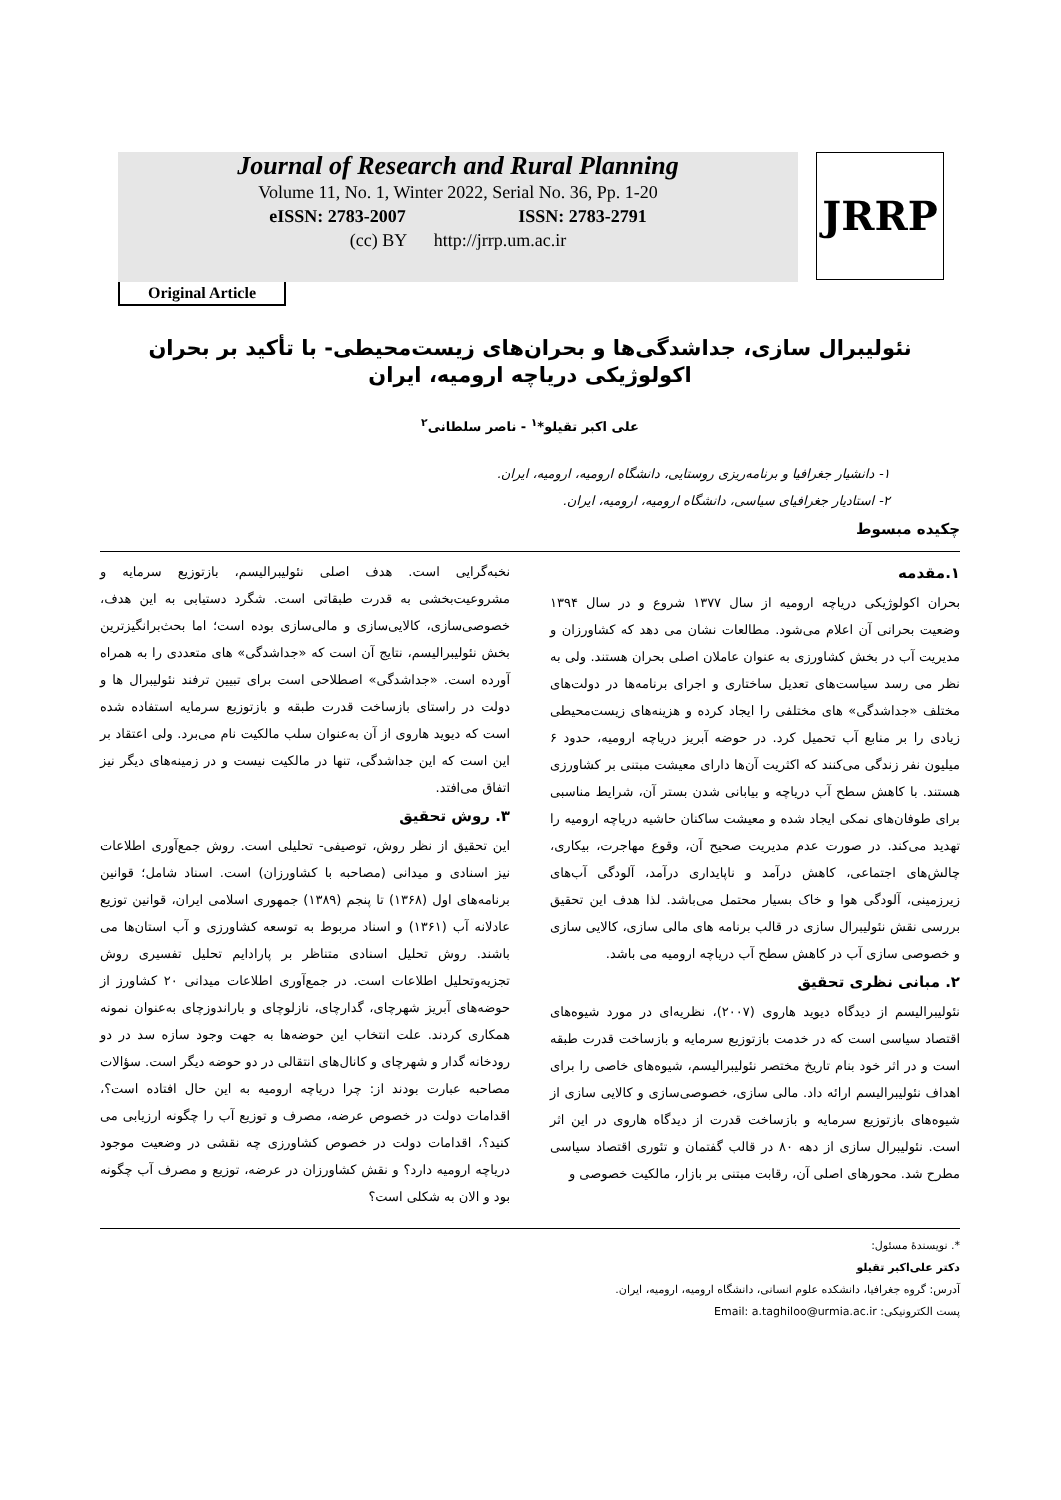Journal of Research and Rural Planning
Volume 11, No. 1, Winter 2022, Serial No. 36, Pp. 1-20
eISSN: 2783-2007 ISSN: 2783-2791
(cc) BY http://jrrp.um.ac.ir
JRRP
Original Article
نئولیبرال سازی، جداشدگی‌ها و بحران‌های زیست‌محیطی- با تأکید بر بحران اکولوژیکی دریاچه ارومیه، ایران
علی اکبر تقیلو*<sup>۱</sup> - ناصر سلطانی<sup>۲</sup>
۱- دانشیار جغرافیا و برنامه‌ریزی روستایی، دانشگاه ارومیه، ارومیه، ایران.
۲- استادیار جغرافیای سیاسی، دانشگاه ارومیه، ارومیه، ایران.
چکیده مبسوط
۱.مقدمه
بحران اکولوژیکی دریاچه ارومیه از سال ۱۳۷۷ شروع و در سال ۱۳۹۴ وضعیت بحرانی آن اعلام می‌شود. مطالعات نشان می دهد که کشاورزان و مدیریت آب در بخش کشاورزی به عنوان عاملان اصلی بحران هستند. ولی به نظر می رسد سیاست‌های تعدیل ساختاری و اجرای برنامه‌ها در دولت‌های مختلف «جداشدگی» های مختلفی را ایجاد کرده و هزینه‌های زیست‌محیطی زیادی را بر منابع آب تحمیل کرد. در حوضه آبریز دریاچه ارومیه، حدود ۶ میلیون نفر زندگی می‌کنند که اکثریت آن‌ها دارای معیشت مبتنی بر کشاورزی هستند. با کاهش سطح آب دریاچه و بیابانی شدن بستر آن، شرایط مناسبی برای طوفان‌های نمکی ایجاد شده و معیشت ساکنان حاشیه دریاچه ارومیه را تهدید می‌کند. در صورت عدم مدیریت صحیح آن، وقوع مهاجرت، بیکاری، چالش‌های اجتماعی، کاهش درآمد و ناپایداری درآمد، آلودگی آب‌های زیرزمینی، آلودگی هوا و خاک بسیار محتمل می‌باشد. لذا هدف این تحقیق بررسی نقش نئولیبرال سازی در قالب برنامه های مالی سازی، کالایی سازی و خصوصی سازی آب در کاهش سطح آب دریاچه ارومیه می باشد.
۲. مبانی نظری تحقیق
نئولیبرالیسم از دیدگاه دیوید هاروی (۲۰۰۷)، نظریه‌ای در مورد شیوه‌های اقتصاد سیاسی است که در خدمت بازتوزیع سرمایه و بازساخت قدرت طبقه است و در اثر خود بنام تاریخ مختصر نئولیبرالیسم، شیوه‌های خاصی را برای اهداف نئولیبرالیسم ارائه داد. مالی سازی، خصوصی‌سازی و کالایی سازی از شیوه‌های بازتوزیع سرمایه و بازساخت قدرت از دیدگاه هاروی در این اثر است. نئولیبرال سازی از دهه ۸۰ در قالب گفتمان و تئوری اقتصاد سیاسی مطرح شد. محورهای اصلی آن، رقابت مبتنی بر بازار، مالکیت خصوصی و
نخبه‌گرایی است. هدف اصلی نئولیبرالیسم، بازتوزیع سرمایه و مشروعیت‌بخشی به قدرت طبقاتی است. شگرد دستیابی به این هدف، خصوصی‌سازی، کالایی‌سازی و مالی‌سازی بوده است؛ اما بحث‌برانگیزترین بخش نئولیبرالیسم، نتایج آن است که «جداشدگی» های متعددی را به همراه آورده است. «جداشدگی» اصطلاحی است برای تبیین ترفند نئولیبرال ها و دولت در راستای بازساخت قدرت طبقه و بازتوزیع سرمایه استفاده شده است که دیوید هاروی از آن به‌عنوان سلب مالکیت نام می‌برد. ولی اعتقاد بر این است که این جداشدگی، تنها در مالکیت نیست و در زمینه‌های دیگر نیز اتفاق می‌افتد.
۳. روش تحقیق
این تحقیق از نظر روش، توصیفی- تحلیلی است. روش جمع‌آوری اطلاعات نیز اسنادی و میدانی (مصاحبه با کشاورزان) است. اسناد شامل؛ قوانین برنامه‌های اول (۱۳۶۸) تا پنجم (۱۳۸۹) جمهوری اسلامی ایران، قوانین توزیع عادلانه آب (۱۳۶۱) و اسناد مربوط به توسعه کشاورزی و آب استان‌ها می باشند. روش تحلیل اسنادی متناظر بر پارادایم تحلیل تفسیری روش تجزیه‌وتحلیل اطلاعات است. در جمع‌آوری اطلاعات میدانی ۲۰ کشاورز از حوضه‌های آبریز شهرچای، گدارچای، نازلوچای و باراندوزچای به‌عنوان نمونه همکاری کردند. علت انتخاب این حوضه‌ها به جهت وجود سازه سد در دو رودخانه گدار و شهرچای و کانال‌های انتقالی در دو حوضه دیگر است. سؤالات مصاحبه عبارت بودند از: چرا دریاچه ارومیه به این حال افتاده است؟، اقدامات دولت در خصوص عرضه، مصرف و توزیع آب را چگونه ارزیابی می کنید؟، اقدامات دولت در خصوص کشاورزی چه نقشی در وضعیت موجود دریاچه ارومیه دارد؟ و نقش کشاورزان در عرضه، توزیع و مصرف آب چگونه بود و الان به شکلی است؟
*. نویسندهٔ مسئول:
دکتر علی‌اکبر تقیلو
آدرس: گروه جغرافیا، دانشکده علوم انسانی، دانشگاه ارومیه، ارومیه، ایران.
پست الکترونیکی: Email: a.taghiloo@urmia.ac.ir